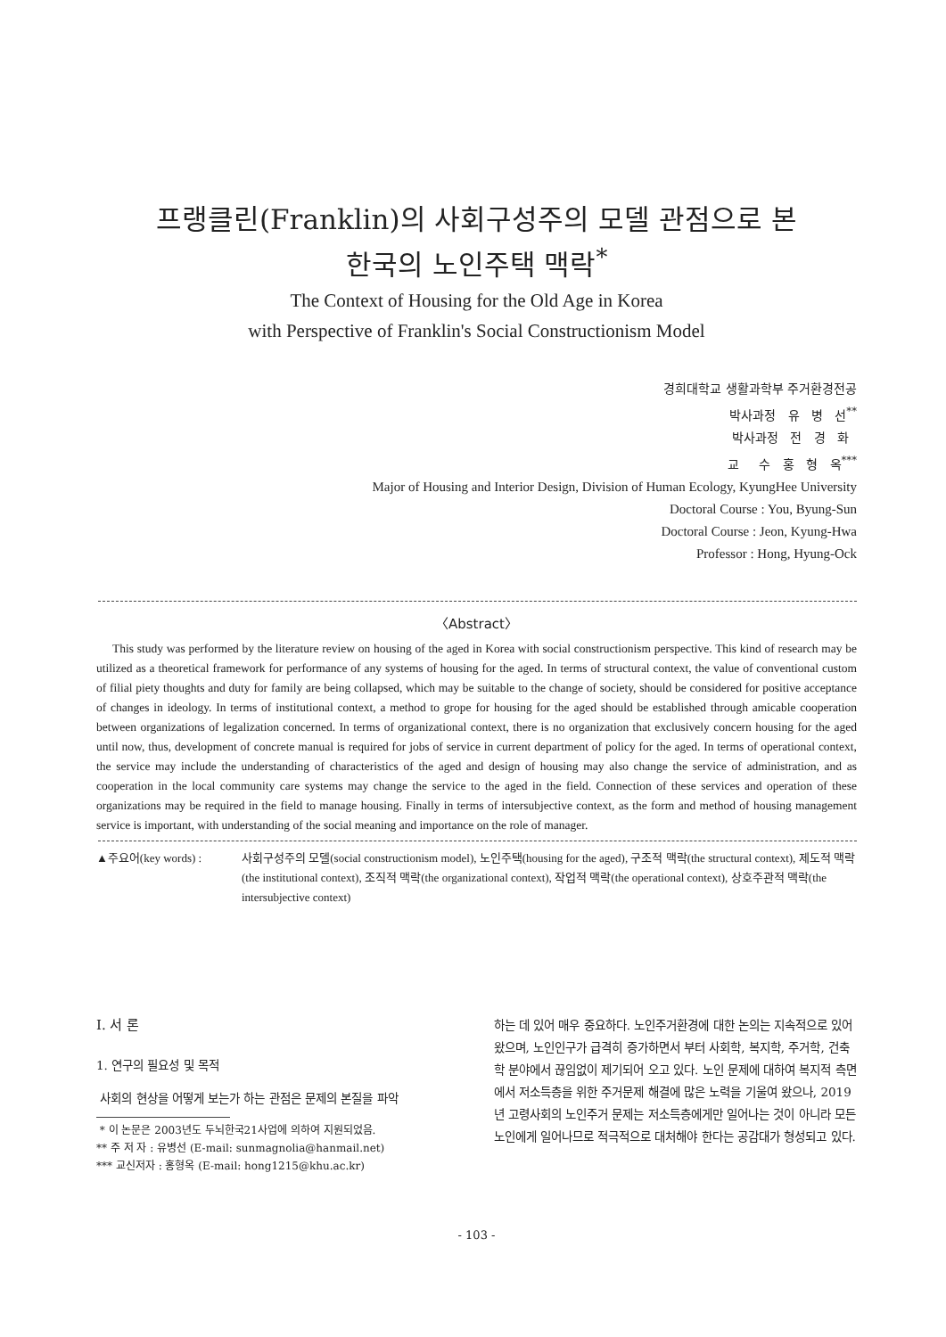프랭클린(Franklin)의 사회구성주의 모델 관점으로 본
한국의 노인주택 맥락<sup>*</sup>
The Context of Housing for the Old Age in Korea
with Perspective of Franklin's Social Constructionism Model
경희대학교 생활과학부 주거환경전공
박사과정 유 병 선<sup>**</sup>
박사과정 전 경 화
교 수 홍 형 옥<sup>***</sup>
Major of Housing and Interior Design, Division of Human Ecology, KyungHee University
Doctoral Course : You, Byung-Sun
Doctoral Course : Jeon, Kyung-Hwa
Professor : Hong, Hyung-Ock
〈Abstract〉
This study was performed by the literature review on housing of the aged in Korea with social constructionism perspective. This kind of research may be utilized as a theoretical framework for performance of any systems of housing for the aged. In terms of structural context, the value of conventional custom of filial piety thoughts and duty for family are being collapsed, which may be suitable to the change of society, should be considered for positive acceptance of changes in ideology. In terms of institutional context, a method to grope for housing for the aged should be established through amicable cooperation between organizations of legalization concerned. In terms of organizational context, there is no organization that exclusively concern housing for the aged until now, thus, development of concrete manual is required for jobs of service in current department of policy for the aged. In terms of operational context, the service may include the understanding of characteristics of the aged and design of housing may also change the service of administration, and as cooperation in the local community care systems may change the service to the aged in the field. Connection of these services and operation of these organizations may be required in the field to manage housing. Finally in terms of intersubjective context, as the form and method of housing management service is important, with understanding of the social meaning and importance on the role of manager.
▲주요어(key words) : 사회구성주의 모델(social constructionism model), 노인주택(housing for the aged), 구조적 맥락(the structural context), 제도적 맥락(the institutional context), 조직적 맥락(the organizational context), 작업적 맥락(the operational context), 상호주관적 맥락(the intersubjective context)
Ⅰ. 서 론
1. 연구의 필요성 및 목적
사회의 현상을 어떻게 보는가 하는 관점은 문제의 본질을 파악
* 이 논문은 2003년도 두뇌한국21사업에 의하여 지원되었음.
** 주 저 자 : 유병선 (E-mail: sunmagnolia@hanmail.net)
*** 교신저자 : 홍형옥 (E-mail: hong1215@khu.ac.kr)
하는 데 있어 매우 중요하다. 노인주거환경에 대한 논의는 지속적으로 있어 왔으며, 노인인구가 급격히 증가하면서 부터 사회학, 복지학, 주거학, 건축학 분야에서 끊임없이 제기되어 오고 있다. 노인 문제에 대하여 복지적 측면에서 저소득층을 위한 주거문제 해결에 많은 노력을 기울여 왔으나, 2019년 고령사회의 노인주거 문제는 저소득층에게만 일어나는 것이 아니라 모든 노인에게 일어나므로 적극적으로 대처해야 한다는 공감대가 형성되고 있다.
- 103 -